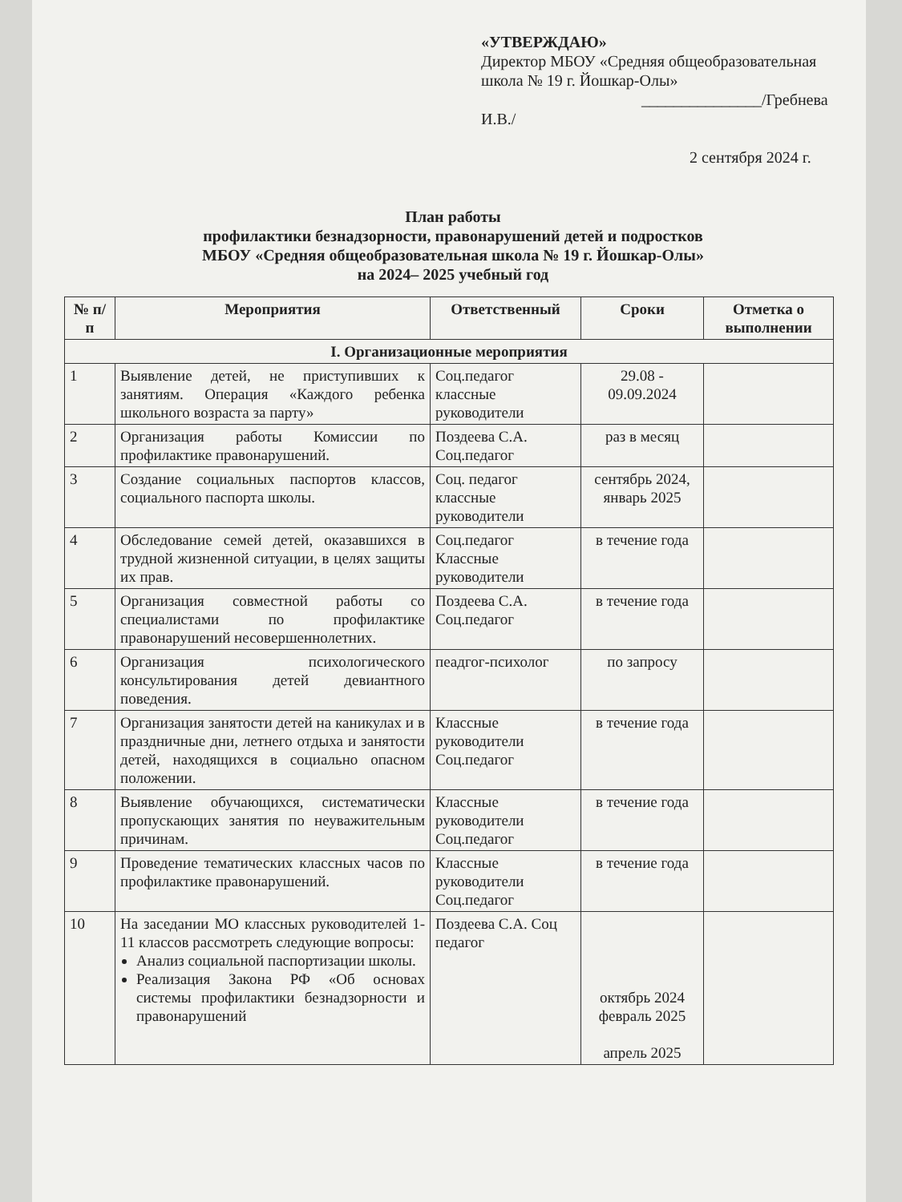«УТВЕРЖДАЮ»
Директор МБОУ «Средняя общеобразовательная школа № 19 г. Йошкар-Олы»
_______________/Гребнева И.В./
2 сентября 2024 г.
План работы
профилактики безнадзорности, правонарушений детей и подростков
МБОУ «Средняя общеобразовательная школа № 19 г. Йошкар-Олы»
на 2024– 2025 учебный год
| № п/п | Мероприятия | Ответственный | Сроки | Отметка о выполнении |
| --- | --- | --- | --- | --- |
| I. Организационные мероприятия | | | | |
| 1 | Выявление детей, не приступивших к занятиям. Операция «Каждого ребенка школьного возраста за парту» | Соц.педагог классные руководители | 29.08 - 09.09.2024 | |
| 2 | Организация работы Комиссии по профилактике правонарушений. | Поздеева С.А. Соц.педагог | раз в месяц | |
| 3 | Создание социальных паспортов классов, социального паспорта школы. | Соц. педагог классные руководители | сентябрь 2024, январь 2025 | |
| 4 | Обследование семей детей, оказавшихся в трудной жизненной ситуации, в целях защиты их прав. | Соц.педагог Классные руководители | в течение года | |
| 5 | Организация совместной работы со специалистами по профилактике правонарушений несовершеннолетних. | Поздеева С.А. Соц.педагог | в течение года | |
| 6 | Организация психологического консультирования детей девиантного поведения. | пеадгог-психолог | по запросу | |
| 7 | Организация занятости детей на каникулах и в праздничные дни, летнего отдыха и занятости детей, находящихся в социально опасном положении. | Классные руководители Соц.педагог | в течение года | |
| 8 | Выявление обучающихся, систематически пропускающих занятия по неуважительным причинам. | Классные руководители Соц.педагог | в течение года | |
| 9 | Проведение тематических классных часов по профилактике правонарушений. | Классные руководители Соц.педагог | в течение года | |
| 10 | На заседании МО классных руководителей 1-11 классов рассмотреть следующие вопросы: Анализ социальной паспортизации школы. Реализация Закона РФ «Об основах системы профилактики безнадзорности и правонарушений | Поздеева С.А. Соц педагог | октябрь 2024 февраль 2025 апрель 2025 | |